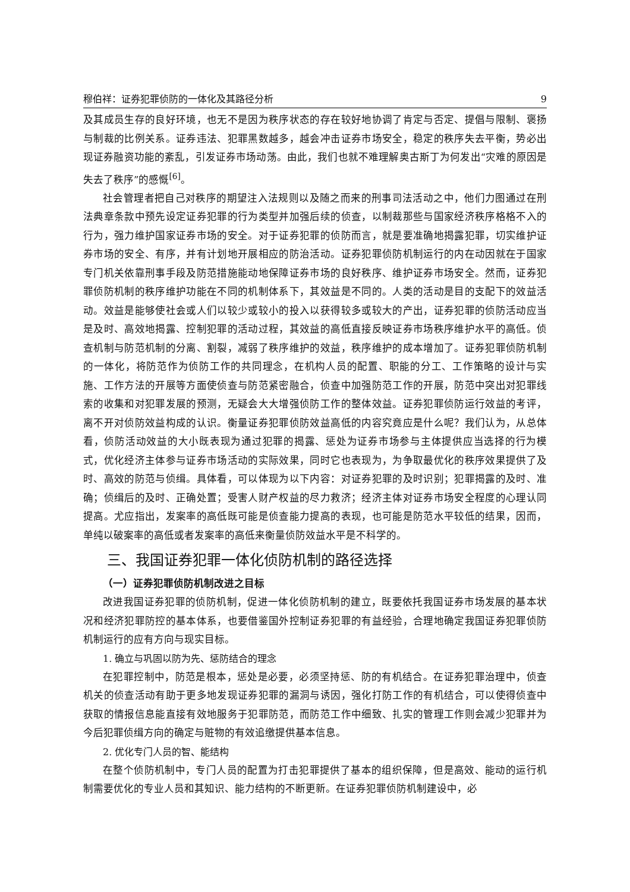穆伯祥：证券犯罪侦防的一体化及其路径分析 9
及其成员生存的良好环境，也无不是因为秩序状态的存在较好地协调了肯定与否定、提倡与限制、褒扬与制裁的比例关系。证券违法、犯罪黑数越多，越会冲击证券市场安全，稳定的秩序失去平衡，势必出现证券融资功能的紊乱，引发证券市场动荡。由此，我们也就不难理解奥古斯丁为何发出“灾难的原因是失去了秩序”的感慨<sup>[6]</sup>。
社会管理者把自己对秩序的期望注入法规则以及随之而来的刑事司法活动之中，他们力图通过在刑法典章条款中预先设定证券犯罪的行为类型并加强后续的侦查，以制裁那些与国家经济秩序格格不入的行为，强力维护国家证券市场的安全。对于证券犯罪的侦防而言，就是要准确地揭露犯罪，切实维护证券市场的安全、有序，并有计划地开展相应的防治活动。证券犯罪侦防机制运行的内在动因就在于国家专门机关依靠刑事手段及防范措施能动地保障证券市场的良好秩序、维护证券市场安全。然而，证券犯罪侦防机制的秩序维护功能在不同的机制体系下，其效益是不同的。人类的活动是目的支配下的效益活动。效益是能够使社会或人们以较少或较小的投入以获得较多或较大的产出，证券犯罪的侦防活动应当是及时、高效地揭露、控制犯罪的活动过程，其效益的高低直接反映证券市场秩序维护水平的高低。侦查机制与防范机制的分离、割裂，减弱了秩序维护的效益，秩序维护的成本增加了。证券犯罪侦防机制的一体化，将防范作为侦防工作的共同理念，在机构人员的配置、职能的分工、工作策略的设计与实施、工作方法的开展等方面使侦查与防范紧密融合，侦查中加强防范工作的开展，防范中突出对犯罪线索的收集和对犯罪发展的预测，无疑会大大增强侦防工作的整体效益。证券犯罪侦防运行效益的考评，离不开对侦防效益构成的认识。衡量证券犯罪侦防效益高低的内容究竟应是什么呢？我们认为，从总体看，侦防活动效益的大小既表现为通过犯罪的揭露、惩处为证券市场参与主体提供应当选择的行为模式，优化经济主体参与证券市场活动的实际效果，同时它也表现为，为争取最优化的秩序效果提供了及时、高效的防范与侦缉。具体看，可以体现为以下内容：对证券犯罪的及时识别；犯罪揭露的及时、准确；侦缉后的及时、正确处置；受害人财产权益的尽力救济；经济主体对证券市场安全程度的心理认同提高。尤应指出，发案率的高低既可能是侦查能力提高的表现，也可能是防范水平较低的结果，因而，单纯以破案率的高低或者发案率的高低来衡量侦防效益水平是不科学的。
三、我国证券犯罪一体化侦防机制的路径选择
（一）证券犯罪侦防机制改进之目标
改进我国证券犯罪的侦防机制，促进一体化侦防机制的建立，既要依托我国证券市场发展的基本状况和经济犯罪防控的基本体系，也要借鉴国外控制证券犯罪的有益经验，合理地确定我国证券犯罪侦防机制运行的应有方向与现实目标。
1. 确立与巩固以防为先、惩防结合的理念
在犯罪控制中，防范是根本，惩处是必要，必须坚持惩、防的有机结合。在证券犯罪治理中，侦查机关的侦查活动有助于更多地发现证券犯罪的漏洞与诱因，强化打防工作的有机结合，可以使得侦查中获取的情报信息能直接有效地服务于犯罪防范，而防范工作中细致、扎实的管理工作则会减少犯罪并为今后犯罪侦缉方向的确定与赃物的有效追缴提供基本信息。
2. 优化专门人员的智、能结构
在整个侦防机制中，专门人员的配置为打击犯罪提供了基本的组织保障，但是高效、能动的运行机制需要优化的专业人员和其知识、能力结构的不断更新。在证券犯罪侦防机制建设中，必